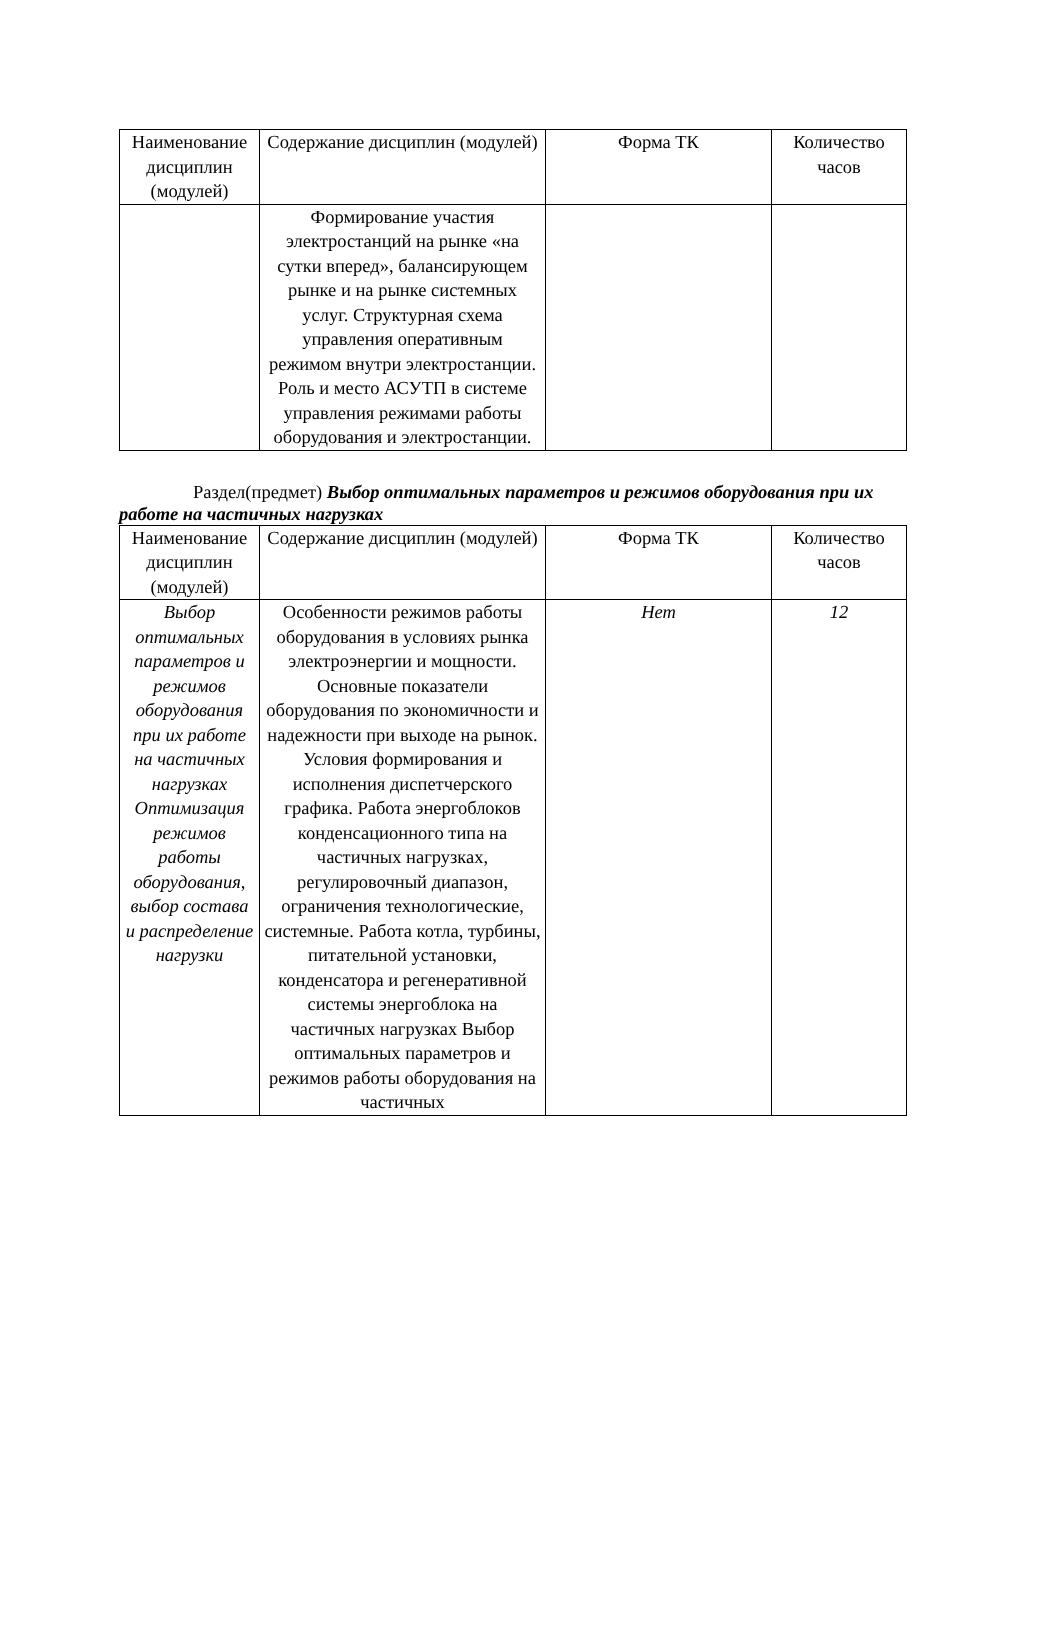| Наименование дисциплин (модулей) | Содержание дисциплин (модулей) | Форма ТК | Количество часов |
| | Формирование участия электростанций на рынке «на сутки вперед», балансирующем рынке и на рынке системных услуг. Структурная схема управления оперативным режимом внутри электростанции. Роль и место АСУТП в системе управления режимами работы оборудования и электростанции. | | |
Раздел(предмет) Выбор оптимальных параметров и режимов оборудования при их работе на частичных нагрузках
| Наименование дисциплин (модулей) | Содержание дисциплин (модулей) | Форма ТК | Количество часов |
| Выбор оптимальных параметров и режимов оборудования при их работе на частичных нагрузках Оптимизация режимов работы оборудования, выбор состава и распределение нагрузки | Особенности режимов работы оборудования в условиях рынка электроэнергии и мощности. Основные показатели оборудования по экономичности и надежности при выходе на рынок. Условия формирования и исполнения диспетчерского графика. Работа энергоблоков конденсационного типа на частичных нагрузках, регулировочный диапазон, ограничения технологические, системные. Работа котла, турбины, питательной установки, конденсатора и регенеративной системы энергоблока на частичных нагрузках Выбор оптимальных параметров и режимов работы оборудования на частичных | Нет | 12 |